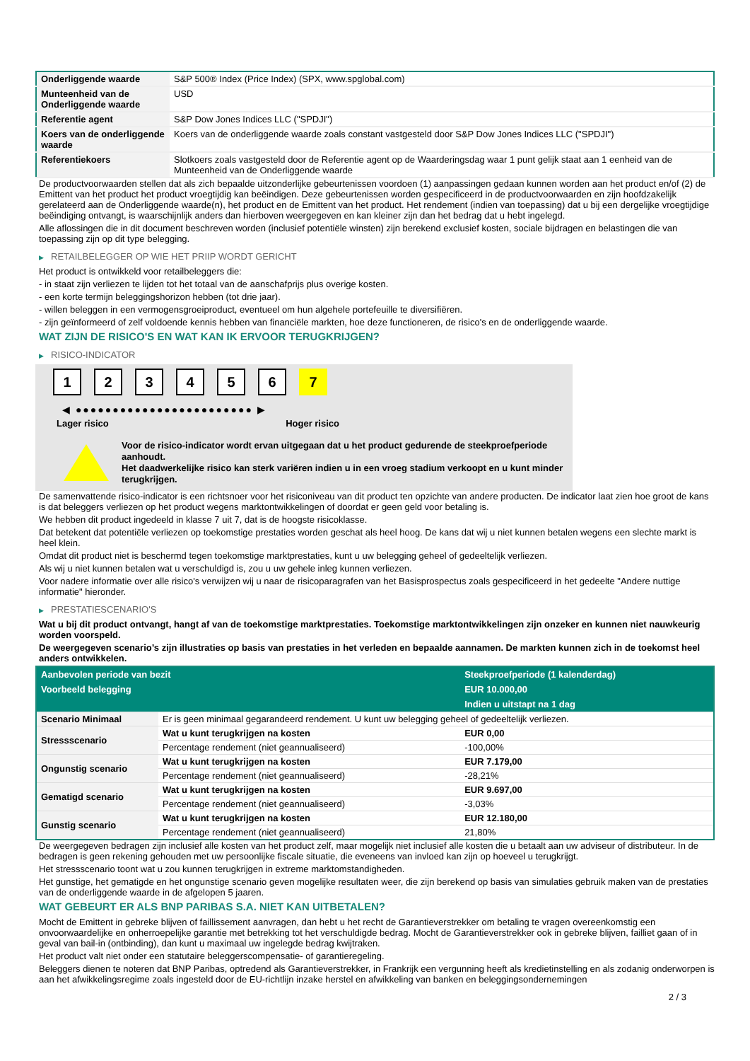| Onderliggende waarde | S&P 500® Index (Price Index) (SPX, www.spglobal.com) |
| Munteenheid van de Onderliggende waarde | USD |
| Referentie agent | S&P Dow Jones Indices LLC ("SPDJI") |
| Koers van de onderliggende waarde | Koers van de onderliggende waarde zoals constant vastgesteld door S&P Dow Jones Indices LLC ("SPDJI") |
| Referentiekoers | Slotkoers zoals vastgesteld door de Referentie agent op de Waarderingsdag waar 1 punt gelijk staat aan 1 eenheid van de Munteenheid van de Onderliggende waarde |
De productvoorwaarden stellen dat als zich bepaalde uitzonderlijke gebeurtenissen voordoen (1) aanpassingen gedaan kunnen worden aan het product en/of (2) de Emittent van het product het product vroegtijdig kan beëindigen. Deze gebeurtenissen worden gespecificeerd in de productvoorwaarden en zijn hoofdzakelijk gerelateerd aan de Onderliggende waarde(n), het product en de Emittent van het product. Het rendement (indien van toepassing) dat u bij een dergelijke vroegtijdige beëindiging ontvangt, is waarschijnlijk anders dan hierboven weergegeven en kan kleiner zijn dan het bedrag dat u hebt ingelegd.
Alle aflossingen die in dit document beschreven worden (inclusief potentiële winsten) zijn berekend exclusief kosten, sociale bijdragen en belastingen die van toepassing zijn op dit type belegging.
▶ RETAILBELEGGER OP WIE HET PRIIP WORDT GERICHT
Het product is ontwikkeld voor retailbeleggers die:
- in staat zijn verliezen te lijden tot het totaal van de aanschafprijs plus overige kosten.
- een korte termijn beleggingshorizon hebben (tot drie jaar).
- willen beleggen in een vermogensgroeiproduct, eventueel om hun algehele portefeuille te diversifiëren.
- zijn geïnformeerd of zelf voldoende kennis hebben van financiële markten, hoe deze functioneren, de risico's en de onderliggende waarde.
WAT ZIJN DE RISICO'S EN WAT KAN IK ERVOOR TERUGKRIJGEN?
▶ RISICO-INDICATOR
1 2 3 4 5 6 7
◀ ●●●●●●●●●●●●●●●●●●●●●●●● ▶
Lager risico Hoger risico
Voor de risico-indicator wordt ervan uitgegaan dat u het product gedurende de steekproefperiode aanhoudt.
Het daadwerkelijke risico kan sterk variëren indien u in een vroeg stadium verkoopt en u kunt minder terugkrijgen.
De samenvattende risico-indicator is een richtsnoer voor het risiconiveau van dit product ten opzichte van andere producten. De indicator laat zien hoe groot de kans is dat beleggers verliezen op het product wegens marktontwikkelingen of doordat er geen geld voor betaling is.
We hebben dit product ingedeeld in klasse 7 uit 7, dat is de hoogste risicoklasse.
Dat betekent dat potentiële verliezen op toekomstige prestaties worden geschat als heel hoog. De kans dat wij u niet kunnen betalen wegens een slechte markt is heel klein.
Omdat dit product niet is beschermd tegen toekomstige marktprestaties, kunt u uw belegging geheel of gedeeltelijk verliezen.
Als wij u niet kunnen betalen wat u verschuldigd is, zou u uw gehele inleg kunnen verliezen.
Voor nadere informatie over alle risico's verwijzen wij u naar de risicoparagrafen van het Basisprospectus zoals gespecificeerd in het gedeelte "Andere nuttige informatie" hieronder.
▶ PRESTATIESCENARIO'S
Wat u bij dit product ontvangt, hangt af van de toekomstige marktprestaties. Toekomstige marktontwikkelingen zijn onzeker en kunnen niet nauwkeurig worden voorspeld.
De weergegeven scenario’s zijn illustraties op basis van prestaties in het verleden en bepaalde aannamen. De markten kunnen zich in de toekomst heel anders ontwikkelen.
| Aanbevolen periode van bezit | | Steekproefperiode (1 kalenderdag) |
| --- | --- | --- |
| Voorbeeld belegging | | EUR 10.000,00 |
| | | Indien u uitstapt na 1 dag |
| Scenario Minimaal | Er is geen minimaal gegarandeerd rendement. U kunt uw belegging geheel of gedeeltelijk verliezen. | |
| Stressscenario | Wat u kunt terugkrijgen na kosten | EUR 0,00 |
| | Percentage rendement (niet geannualiseerd) | -100,00% |
| Ongunstig scenario | Wat u kunt terugkrijgen na kosten | EUR 7.179,00 |
| | Percentage rendement (niet geannualiseerd) | -28,21% |
| Gematigd scenario | Wat u kunt terugkrijgen na kosten | EUR 9.697,00 |
| | Percentage rendement (niet geannualiseerd) | -3,03% |
| Gunstig scenario | Wat u kunt terugkrijgen na kosten | EUR 12.180,00 |
| | Percentage rendement (niet geannualiseerd) | 21,80% |
De weergegeven bedragen zijn inclusief alle kosten van het product zelf, maar mogelijk niet inclusief alle kosten die u betaalt aan uw adviseur of distributeur. In de bedragen is geen rekening gehouden met uw persoonlijke fiscale situatie, die eveneens van invloed kan zijn op hoeveel u terugkrijgt.
Het stressscenario toont wat u zou kunnen terugkrijgen in extreme marktomstandigheden.
Het gunstige, het gematigde en het ongunstige scenario geven mogelijke resultaten weer, die zijn berekend op basis van simulaties gebruik maken van de prestaties van de onderliggende waarde in de afgelopen 5 jaaren.
WAT GEBEURT ER ALS BNP PARIBAS S.A. NIET KAN UITBETALEN?
Mocht de Emittent in gebreke blijven of faillissement aanvragen, dan hebt u het recht de Garantieverstrekker om betaling te vragen overeenkomstig een onvoorwaardelijke en onherroepelijke garantie met betrekking tot het verschuldigde bedrag. Mocht de Garantieverstrekker ook in gebreke blijven, failliet gaan of in geval van bail-in (ontbinding), dan kunt u maximaal uw ingelegde bedrag kwijtraken.
Het product valt niet onder een statutaire beleggerscompensatie- of garantieregeling.
Beleggers dienen te noteren dat BNP Paribas, optredend als Garantieverstrekker, in Frankrijk een vergunning heeft als kredietinstelling en als zodanig onderworpen is aan het afwikkelingsregime zoals ingesteld door de EU-richtlijn inzake herstel en afwikkeling van banken en beleggingsondernemingen
2 / 3